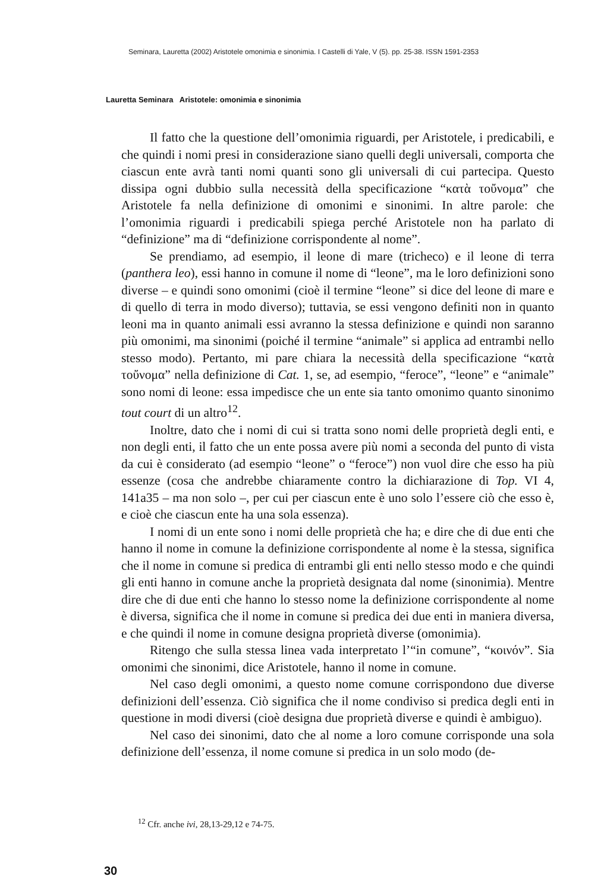Seminara, Lauretta (2002) Aristotele omonimia e sinonimia. I Castelli di Yale, V (5). pp. 25-38. ISSN 1591-2353
Lauretta Seminara Aristotele: omonimia e sinonimia
Il fatto che la questione dell’omonimia riguardi, per Aristotele, i predicabili, e che quindi i nomi presi in considerazione siano quelli degli universali, comporta che ciascun ente avrà tanti nomi quanti sono gli universali di cui partecipa. Questo dissipa ogni dubbio sulla necessità della specificazione “κατὰ τοὔνομα” che Aristotele fa nella definizione di omonimi e sinonimi. In altre parole: che l’omonimia riguardi i predicabili spiega perché Aristotele non ha parlato di “definizione” ma di “definizione corrispondente al nome”.
Se prendiamo, ad esempio, il leone di mare (tricheco) e il leone di terra (panthera leo), essi hanno in comune il nome di “leone”, ma le loro definizioni sono diverse – e quindi sono omonimi (cioè il termine “leone” si dice del leone di mare e di quello di terra in modo diverso); tuttavia, se essi vengono definiti non in quanto leoni ma in quanto animali essi avranno la stessa definizione e quindi non saranno più omonimi, ma sinonimi (poiché il termine “animale” si applica ad entrambi nello stesso modo). Pertanto, mi pare chiara la necessità della specificazione “κατὰ τοὔνομα” nella definizione di Cat. 1, se, ad esempio, “feroce”, “leone” e “animale” sono nomi di leone: essa impedisce che un ente sia tanto omonimo quanto sinonimo tout court di un altro<sup>12</sup>.
Inoltre, dato che i nomi di cui si tratta sono nomi delle proprietà degli enti, e non degli enti, il fatto che un ente possa avere più nomi a seconda del punto di vista da cui è considerato (ad esempio “leone” o “feroce”) non vuol dire che esso ha più essenze (cosa che andrebbe chiaramente contro la dichiarazione di Top. VI 4, 141a35 – ma non solo –, per cui per ciascun ente è uno solo l’essere ciò che esso è, e cioè che ciascun ente ha una sola essenza).
I nomi di un ente sono i nomi delle proprietà che ha; e dire che di due enti che hanno il nome in comune la definizione corrispondente al nome è la stessa, significa che il nome in comune si predica di entrambi gli enti nello stesso modo e che quindi gli enti hanno in comune anche la proprietà designata dal nome (sinonimia). Mentre dire che di due enti che hanno lo stesso nome la definizione corrispondente al nome è diversa, significa che il nome in comune si predica dei due enti in maniera diversa, e che quindi il nome in comune designa proprietà diverse (omonimia).
Ritengo che sulla stessa linea vada interpretato l’“in comune”, “κοινόν”. Sia omonimi che sinonimi, dice Aristotele, hanno il nome in comune.
Nel caso degli omonimi, a questo nome comune corrispondono due diverse definizioni dell’essenza. Ciò significa che il nome condiviso si predica degli enti in questione in modi diversi (cioè designa due proprietà diverse e quindi è ambiguo).
Nel caso dei sinonimi, dato che al nome a loro comune corrisponde una sola definizione dell’essenza, il nome comune si predica in un solo modo (de-
<sup>12</sup> Cfr. anche ivi, 28,13-29,12 e 74-75.
30